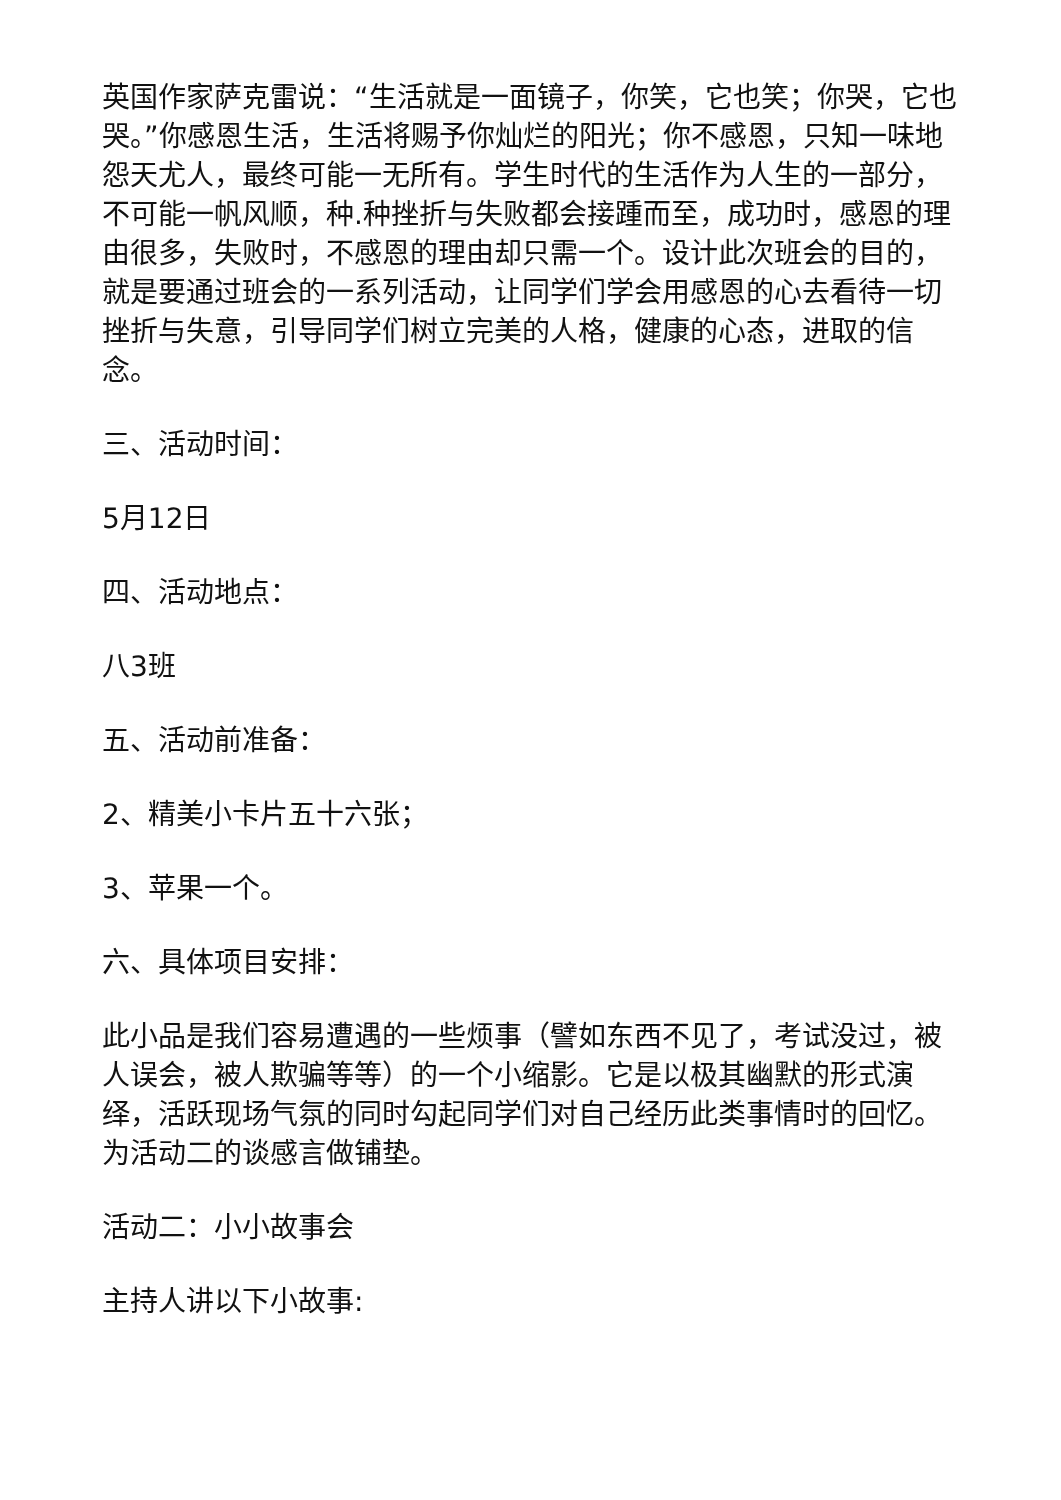英国作家萨克雷说：“生活就是一面镜子，你笑，它也笑；你哭，它也哭。”你感恩生活，生活将赐予你灿烂的阳光；你不感恩，只知一味地怨天尤人，最终可能一无所有。学生时代的生活作为人生的一部分，不可能一帆风顺，种.种挫折与失败都会接踵而至，成功时，感恩的理由很多，失败时，不感恩的理由却只需一个。设计此次班会的目的，就是要通过班会的一系列活动，让同学们学会用感恩的心去看待一切挫折与失意，引导同学们树立完美的人格，健康的心态，进取的信念。
三、活动时间：
5月12日
四、活动地点：
八3班
五、活动前准备：
2、精美小卡片五十六张；
3、苹果一个。
六、具体项目安排：
此小品是我们容易遭遇的一些烦事（譬如东西不见了，考试没过，被人误会，被人欺骗等等）的一个小缩影。它是以极其幽默的形式演绎，活跃现场气氛的同时勾起同学们对自己经历此类事情时的回忆。为活动二的谈感言做铺垫。
活动二：小小故事会
主持人讲以下小故事: